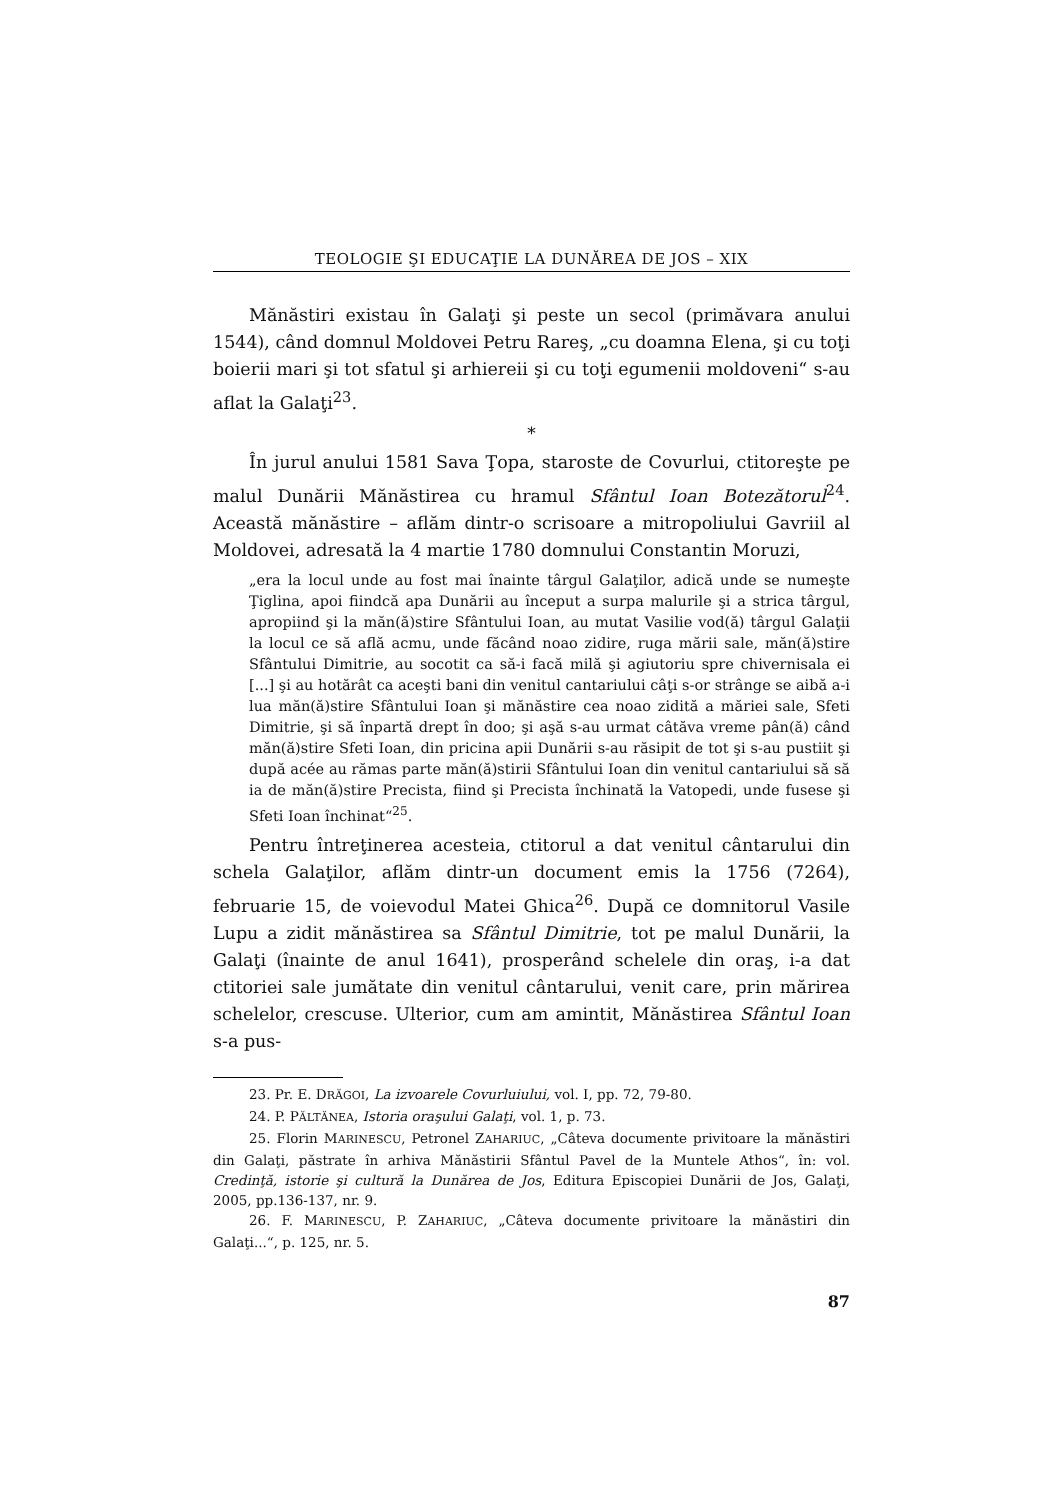TEOLOGIE ŞI EDUCAŢIE LA DUNĂREA DE JOS – XIX
Mănăstiri existau în Galaţi şi peste un secol (primăvara anului 1544), când domnul Moldovei Petru Rareş, „cu doamna Elena, şi cu toţi boierii mari şi tot sfatul şi arhiereii şi cu toţi egumenii moldoveni“ s-au aflat la Galaţi<sup>23</sup>.
*
În jurul anului 1581 Sava Ţopa, staroste de Covurlui, ctitoreşte pe malul Dunării Mănăstirea cu hramul Sfântul Ioan Botezătorul<sup>24</sup>. Această mănăstire – aflăm dintr-o scrisoare a mitropoliului Gavriil al Moldovei, adresată la 4 martie 1780 domnului Constantin Moruzi,
„era la locul unde au fost mai înainte târgul Galaţilor, adică unde se numeşte Ţiglina, apoi fiindcă apa Dunării au început a surpa malurile şi a strica târgul, apropiind şi la măn(ă)stire Sfântului Ioan, au mutat Vasilie vod(ă) târgul Galaţii la locul ce să află acmu, unde făcând noao zidire, ruga mării sale, măn(ă)stire Sfântului Dimitrie, au socotit ca să-i facă milă şi agiutoriu spre chivernisala ei [...] şi au hotărât ca aceşti bani din venitul cantariului câţi s-or strânge se aibă a-i lua măn(ă)stire Sfântului Ioan şi mănăstire cea noao zidită a măriei sale, Sfeti Dimitrie, şi să înpartă drept în doo; şi aşă s-au urmat câtăva vreme pân(ă) când măn(ă)stire Sfeti Ioan, din pricina apii Dunării s-au răsipit de tot şi s-au pustiit şi după acée au rămas parte măn(ă)stirii Sfântului Ioan din venitul cantariului să să ia de măn(ă)stire Precista, fiind şi Precista închinată la Vatopedi, unde fusese şi Sfeti Ioan închinat“<sup>25</sup>.
Pentru întreţinerea acesteia, ctitorul a dat venitul cântarului din schela Galaţilor, aflăm dintr-un document emis la 1756 (7264), februarie 15, de voievodul Matei Ghica<sup>26</sup>. După ce domnitorul Vasile Lupu a zidit mănăstirea sa Sfântul Dimitrie, tot pe malul Dunării, la Galaţi (înainte de anul 1641), prosperând schelele din oraş, i-a dat ctitoriei sale jumătate din venitul cântarului, venit care, prin mărirea schelelor, crescuse. Ulterior, cum am amintit, Mănăstirea Sfântul Ioan s-a pus-
23. Pr. E. DRĂGOI, La izvoarele Covurluiului, vol. I, pp. 72, 79-80.
24. P. PĂLTĂNEA, Istoria oraşului Galaţi, vol. 1, p. 73.
25. Florin MARINESCU, Petronel ZAHARIUC, „Câteva documente privitoare la mănăstiri din Galaţi, păstrate în arhiva Mănăstirii Sfântul Pavel de la Muntele Athos“, în: vol. Credinţă, istorie şi cultură la Dunărea de Jos, Editura Episcopiei Dunării de Jos, Galaţi, 2005, pp.136-137, nr. 9.
26. F. MARINESCU, P. ZAHARIUC, „Câteva documente privitoare la mănăstiri din Galaţi...“, p. 125, nr. 5.
87